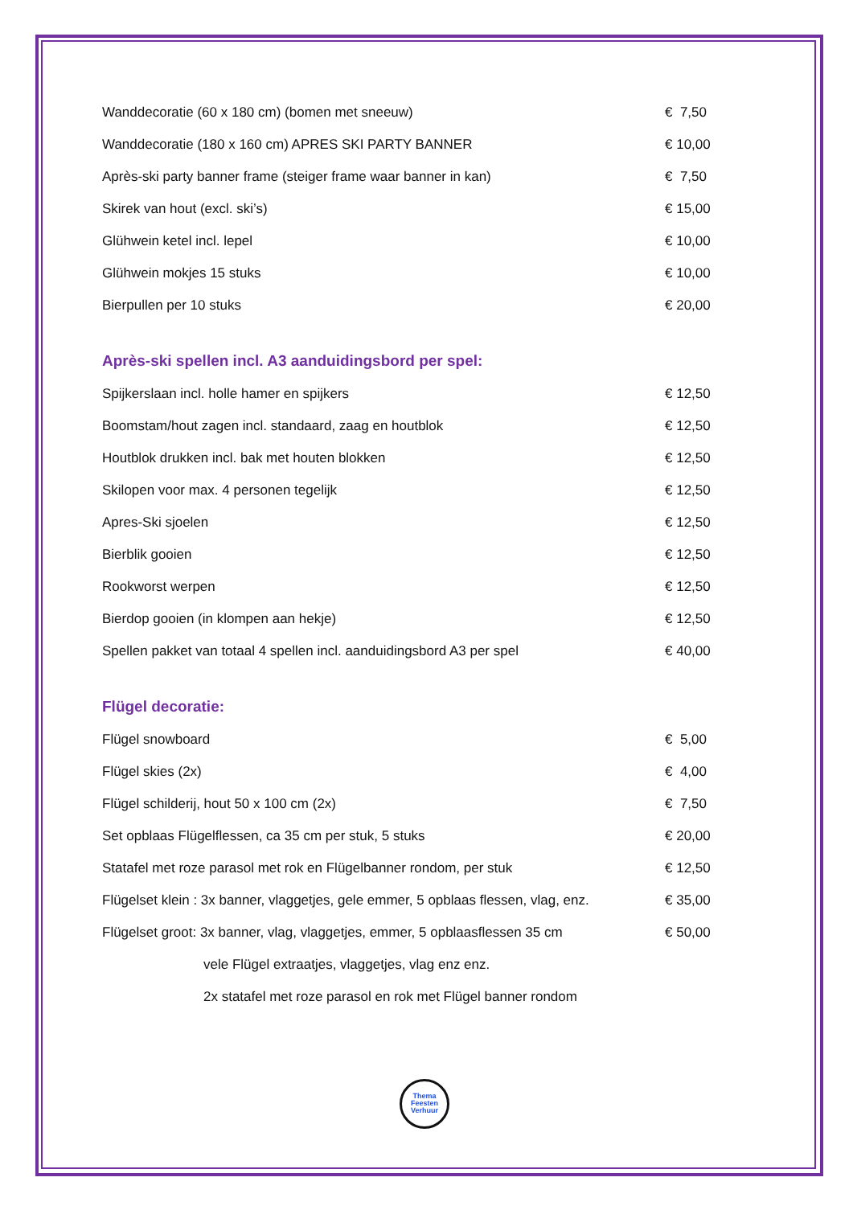| Wanddecoratie (60 x 180 cm) (bomen met sneeuw) | € 7,50 |
| Wanddecoratie (180 x 160 cm) APRES SKI PARTY BANNER | € 10,00 |
| Après-ski party banner frame (steiger frame waar banner in kan) | € 7,50 |
| Skirek van hout (excl. ski’s) | € 15,00 |
| Glühwein ketel incl. lepel | € 10,00 |
| Glühwein mokjes 15 stuks | € 10,00 |
| Bierpullen per 10 stuks | € 20,00 |
Après-ski spellen incl. A3 aanduidingsbord per spel:
| Spijkerslaan incl. holle hamer en spijkers | € 12,50 |
| Boomstam/hout zagen incl. standaard, zaag en houtblok | € 12,50 |
| Houtblok drukken incl. bak met houten blokken | € 12,50 |
| Skilopen voor max. 4 personen tegelijk | € 12,50 |
| Apres-Ski sjoelen | € 12,50 |
| Bierblik gooien | € 12,50 |
| Rookworst werpen | € 12,50 |
| Bierdop gooien (in klompen aan hekje) | € 12,50 |
| Spellen pakket van totaal 4 spellen incl. aanduidingsbord A3 per spel | € 40,00 |
Flügel decoratie:
| Flügel snowboard | € 5,00 |
| Flügel skies (2x) | € 4,00 |
| Flügel schilderij, hout 50 x 100 cm (2x) | € 7,50 |
| Set opblaas Flügelflessen, ca 35 cm per stuk, 5 stuks | € 20,00 |
| Statafel met roze parasol met rok en Flügelbanner rondom, per stuk | € 12,50 |
| Flügelset klein : 3x banner, vlaggetjes, gele emmer, 5 opblaas flessen, vlag, enz. | € 35,00 |
| Flügelset groot: 3x banner, vlag, vlaggetjes, emmer, 5 opblaasflessen 35 cm | € 50,00 |
| vele Flügel extraatjes, vlaggetjes, vlag enz enz. | |
| 2x statafel met roze parasol en rok met Flügel banner rondom | |
Thema
Feesten
Verhuur